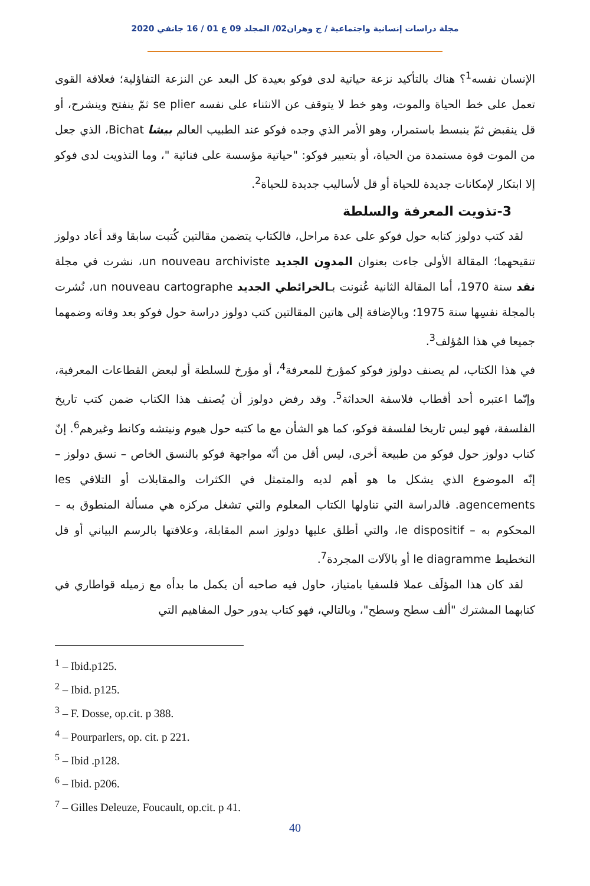مجلة دراسات إنسانية واجتماعية / ج وهران02/ المجلد 09 ع 01 / 16 جانفي 2020
الإنسان نفسه<sup>1</sup>؟ هناك بالتأكيد نزعة حياتية لدى فوكو بعيدة كل البعد عن النزعة التفاؤلية؛ فعلاقة القوى تعمل على خط الحياة والموت، وهو خط لا يتوقف عن الانثناء على نفسه se plier ثمّ ينفتح وينشرح، أو قل ينقبض ثمّ ينبسط باستمرار، وهو الأمر الذي وجده فوكو عند الطبيب العالم بيشا Bichat، الذي جعل من الموت قوة مستمدة من الحياة، أو بتعبير فوكو: "حياتية مؤسسة على فنائية "، وما التذويت لدى فوكو إلا ابتكار لإمكانات جديدة للحياة أو قل لأساليب جديدة للحياة<sup>2</sup>.
3-تذويت المعرفة والسلطة
لقد كتب دولوز كتابه حول فوكو على عدة مراحل، فالكتاب يتضمن مقالتين كُتبت سابقا وقد أعاد دولوز تنقيحهما؛ المقالة الأولى جاءت بعنوان المدوِن الجديد un nouveau archiviste، نشرت في مجلة نقد سنة 1970، أما المقالة الثانية عُنونت بـالخرائطي الجديد un nouveau cartographe، نُشرت بالمجلة نفسِها سنة 1975؛ وبالإضافة إلى هاتين المقالتين كتب دولوز دراسة حول فوكو بعد وفاته وضمهما جميعا في هذا المُؤلف<sup>3</sup>.
في هذا الكتاب، لم يصنف دولوز فوكو كمؤرخ للمعرفة<sup>4</sup>، أو مؤرخ للسلطة أو لبعض القطاعات المعرفية، وإنّما اعتبره أحد أقطاب فلاسفة الحداثة<sup>5</sup>. وقد رفض دولوز أن يُصنف هذا الكتاب ضمن كتب تاريخ الفلسفة، فهو ليس تاريخا لفلسفة فوكو، كما هو الشأن مع ما كتبه حول هيوم ونيتشه وكانط وغيرهم<sup>6</sup>. إنّ كتاب دولوز حول فوكو من طبيعة أخرى، ليس أقل من أنّه مواجهة فوكو بالنسق الخاص – نسق دولوز – إنّه الموضوع الذي يشكل ما هو أهم لديه والمتمثل في الكثرات والمقابلات أو التلاقي les agencements. فالدراسة التي تناولها الكتاب المعلوم والتي تشغل مركزه هي مسألة المنطوق به – المحكوم به – le dispositif، والتي أطلق عليها دولوز اسم المقابلة، وعلاقتها بالرسم البياني أو قل التخطيط le diagramme أو بالآلات المجردة<sup>7</sup>.
لقد كان هذا المؤلَف عملا فلسفيا بامتياز، حاول فيه صاحبه أن يكمل ما بدأه مع زميله قواطاري في كتابهما المشترك "ألف سطح وسطح"، وبالتالي، فهو كتاب يدور حول المفاهيم التي
<sup>1</sup> – Ibid.p125.
<sup>2</sup> – Ibid. p125.
<sup>3</sup> – F. Dosse, op.cit. p 388.
<sup>4</sup> – Pourparlers, op. cit. p 221.
<sup>5</sup> – Ibid .p128.
<sup>6</sup> – Ibid. p206.
<sup>7</sup> – Gilles Deleuze, Foucault, op.cit. p 41.
40